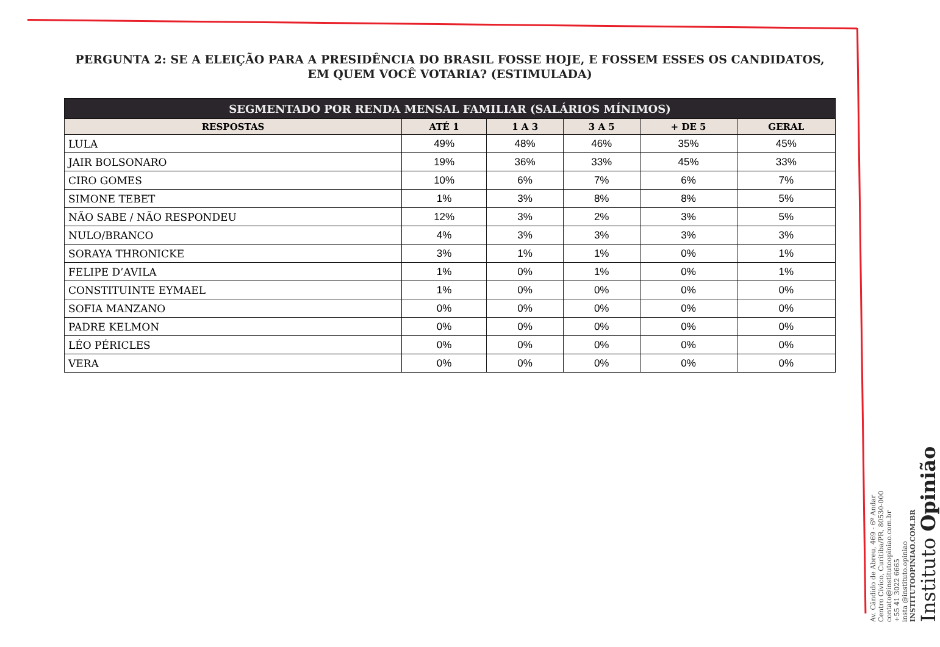PERGUNTA 2: SE A ELEIÇÃO PARA A PRESIDÊNCIA DO BRASIL FOSSE HOJE, E FOSSEM ESSES OS CANDIDATOS, EM QUEM VOCÊ VOTARIA? (ESTIMULADA)
| SEGMENTADO POR RENDA MENSAL FAMILIAR (SALÁRIOS MÍNIMOS) | | | | | |
| --- | --- | --- | --- | --- | --- |
| RESPOSTAS | ATÉ 1 | 1 A 3 | 3 A 5 | + DE 5 | GERAL |
| LULA | 49% | 48% | 46% | 35% | 45% |
| JAIR BOLSONARO | 19% | 36% | 33% | 45% | 33% |
| CIRO GOMES | 10% | 6% | 7% | 6% | 7% |
| SIMONE TEBET | 1% | 3% | 8% | 8% | 5% |
| NÃO SABE / NÃO RESPONDEU | 12% | 3% | 2% | 3% | 5% |
| NULO/BRANCO | 4% | 3% | 3% | 3% | 3% |
| SORAYA THRONICKE | 3% | 1% | 1% | 0% | 1% |
| FELIPE D’AVILA | 1% | 0% | 1% | 0% | 1% |
| CONSTITUINTE EYMAEL | 1% | 0% | 0% | 0% | 0% |
| SOFIA MANZANO | 0% | 0% | 0% | 0% | 0% |
| PADRE KELMON | 0% | 0% | 0% | 0% | 0% |
| LÉO PÉRICLES | 0% | 0% | 0% | 0% | 0% |
| VERA | 0% | 0% | 0% | 0% | 0% |
Av. Cândido de Abreu, 469 - 6º Andar
Centro Cívico, Curitiba/PR, 80530-000
contato@institutoopiniao.com.br
+55 41 3022 6665
insta @instituto.opiniao
INSTITUTOOPINIAO.COM.BR
Instituto Opinião